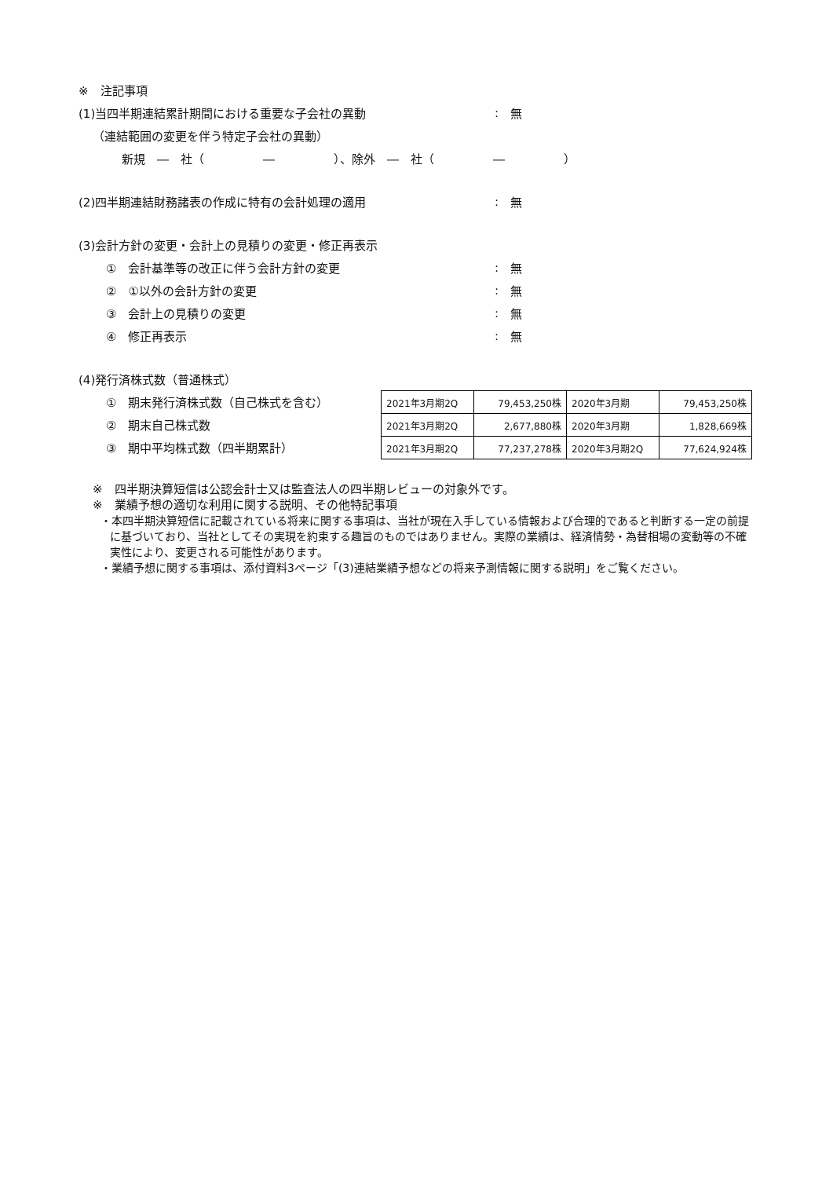※　注記事項
(1)当四半期連結累計期間における重要な子会社の異動: 無
（連結範囲の変更を伴う特定子会社の異動）
新規　―　社（　　　　　―　　　　　）、除外　―　社（　　　　　―　　　　　）
(2)四半期連結財務諸表の作成に特有の会計処理の適用: 無
(3)会計方針の変更・会計上の見積りの変更・修正再表示
①　会計基準等の改正に伴う会計方針の変更: 無
②　①以外の会計方針の変更: 無
③　会計上の見積りの変更: 無
④　修正再表示: 無
(4)発行済株式数（普通株式）
①　期末発行済株式数（自己株式を含む）
②　期末自己株式数
③　期中平均株式数（四半期累計）
| 2021年3月期2Q | 79,453,250株 | 2020年3月期 | 79,453,250株 |
| 2021年3月期2Q | 2,677,880株 | 2020年3月期 | 1,828,669株 |
| 2021年3月期2Q | 77,237,278株 | 2020年3月期2Q | 77,624,924株 |
※　四半期決算短信は公認会計士又は監査法人の四半期レビューの対象外です。
※　業績予想の適切な利用に関する説明、その他特記事項
・本四半期決算短信に記載されている将来に関する事項は、当社が現在入手している情報および合理的であると判断する一定の前提に基づいており、当社としてその実現を約束する趣旨のものではありません。実際の業績は、経済情勢・為替相場の変動等の不確実性により、変更される可能性があります。
・業績予想に関する事項は、添付資料3ページ「(3)連結業績予想などの将来予測情報に関する説明」をご覧ください。